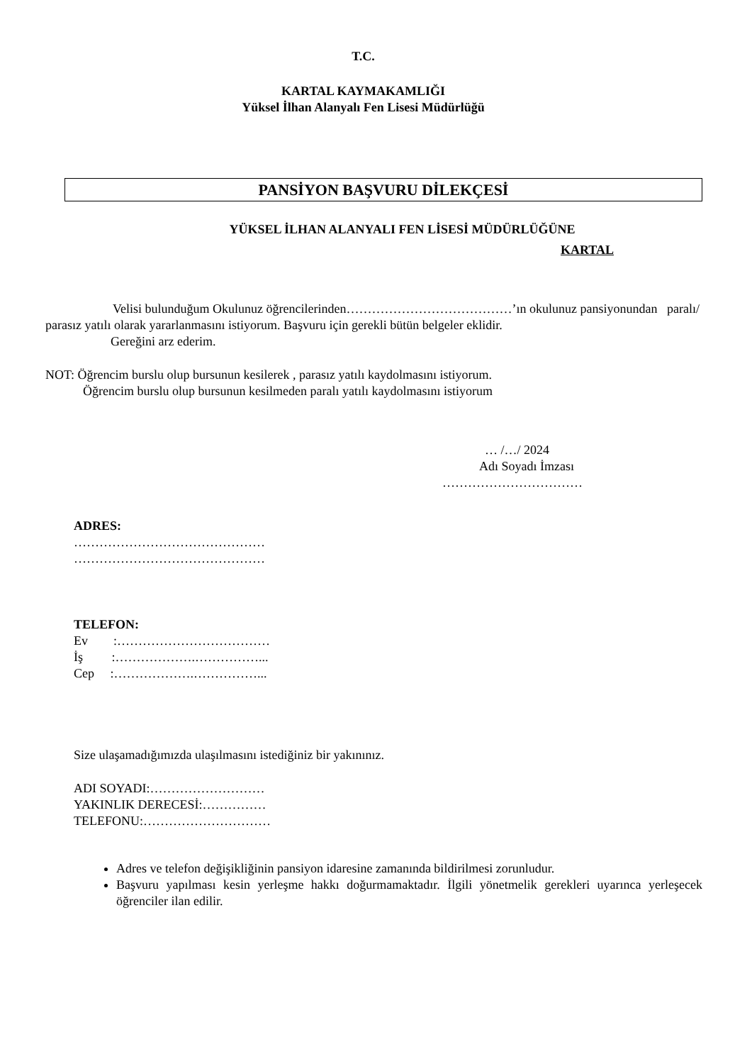T.C.
KARTAL KAYMAKAMLIĞI
Yüksel İlhan Alanyalı Fen Lisesi Müdürlüğü
PANSİYON BAŞVURU DİLEKÇESİ
YÜKSEL İLHAN ALANYALI FEN LİSESİ MÜDÜRLÜĞÜNE
KARTAL
Velisi bulunduğum Okulunuz öğrencilerinden…………………………………’ın okulunuz pansiyonundan paralı/ parasız yatılı olarak yararlanmasını istiyorum. Başvuru için gerekli bütün belgeler eklidir.
Gereğini arz ederim.
NOT: Öğrencim burslu olup bursunun kesilerek , parasız yatılı kaydolmasını istiyorum.
Öğrencim burslu olup bursunun kesilmeden paralı yatılı kaydolmasını istiyorum
… /…/ 2024
Adı Soyadı İmzası
……………………………
ADRES:
………………………………………
………………………………………
TELEFON:
Ev :………………………………
İş :……………….……………...
Cep :……………….……………...
Size ulaşamadığımızda ulaşılmasını istediğiniz bir yakınınız.
ADI SOYADI:………………………
YAKINLIK DERECESİ:……………
TELEFONU:…………………………
Adres ve telefon değişikliğinin pansiyon idaresine zamanında bildirilmesi zorunludur.
Başvuru yapılması kesin yerleşme hakkı doğurmamaktadır. İlgili yönetmelik gerekleri uyarınca yerleşecek öğrenciler ilan edilir.